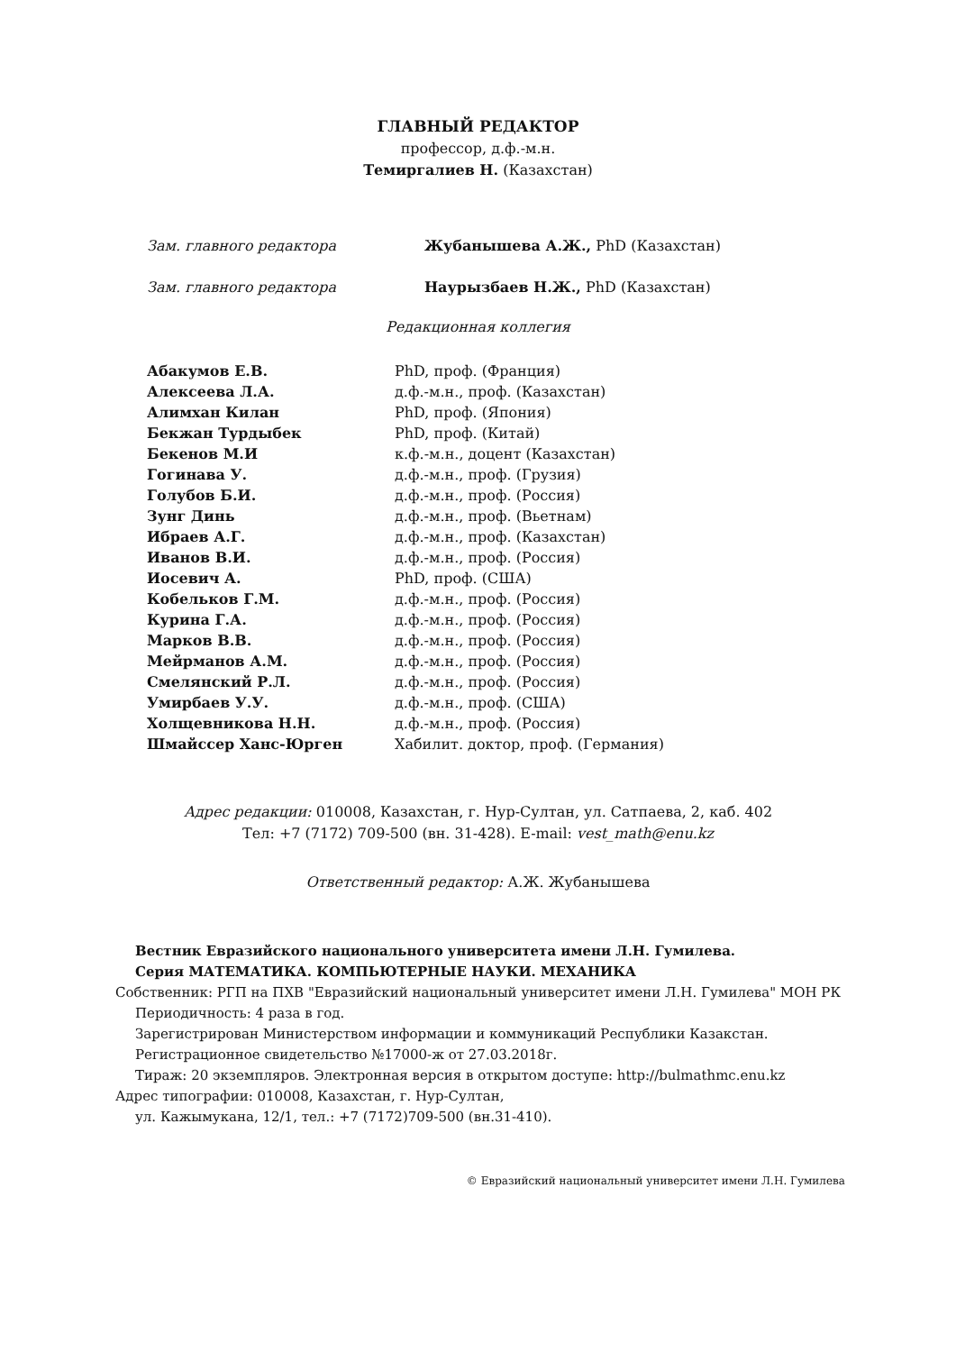ГЛАВНЫЙ РЕДАКТОР
профессор, д.ф.-м.н.
Темиргалиев Н. (Казахстан)
| Зам. главного редактора | Жубанышева А.Ж., PhD (Казахстан) |
| Зам. главного редактора | Наурызбаев Н.Ж., PhD (Казахстан) |
Редакционная коллегия
| Абакумов Е.В. | PhD, проф. (Франция) |
| Алексеева Л.А. | д.ф.-м.н., проф. (Казахстан) |
| Алимхан Килан | PhD, проф. (Япония) |
| Бекжан Турдыбек | PhD, проф. (Китай) |
| Бекенов М.И | к.ф.-м.н., доцент (Казахстан) |
| Гогинава У. | д.ф.-м.н., проф. (Грузия) |
| Голубов Б.И. | д.ф.-м.н., проф. (Россия) |
| Зунг Динь | д.ф.-м.н., проф. (Вьетнам) |
| Ибраев А.Г. | д.ф.-м.н., проф. (Казахстан) |
| Иванов В.И. | д.ф.-м.н., проф. (Россия) |
| Иосевич А. | PhD, проф. (США) |
| Кобельков Г.М. | д.ф.-м.н., проф. (Россия) |
| Курина Г.А. | д.ф.-м.н., проф. (Россия) |
| Марков В.В. | д.ф.-м.н., проф. (Россия) |
| Мейрманов А.М. | д.ф.-м.н., проф. (Россия) |
| Смелянский Р.Л. | д.ф.-м.н., проф. (Россия) |
| Умирбаев У.У. | д.ф.-м.н., проф. (США) |
| Холщевникова Н.Н. | д.ф.-м.н., проф. (Россия) |
| Шмайссер Ханс-Юрген | Хабилит. доктор, проф. (Германия) |
Адрес редакции: 010008, Казахстан, г. Нур-Султан, ул. Сатпаева, 2, каб. 402
Тел: +7 (7172) 709-500 (вн. 31-428). E-mail: vest_math@enu.kz
Ответственный редактор: А.Ж. Жубанышева
Вестник Евразийского национального университета имени Л.Н. Гумилева.
Серия МАТЕМАТИКА. КОМПЬЮТЕРНЫЕ НАУКИ. МЕХАНИКА
Собственник: РГП на ПХВ "Евразийский национальный университет имени Л.Н. Гумилева" МОН РК
Периодичность: 4 раза в год.
Зарегистрирован Министерством информации и коммуникаций Республики Казакстан.
Регистрационное свидетельство №17000-ж от 27.03.2018г.
Тираж: 20 экземпляров. Электронная версия в открытом доступе: http://bulmathmc.enu.kz
Адрес типографии: 010008, Казахстан, г. Нур-Султан,
ул. Кажымукана, 12/1, тел.: +7 (7172)709-500 (вн.31-410).
© Евразийский национальный университет имени Л.Н. Гумилева